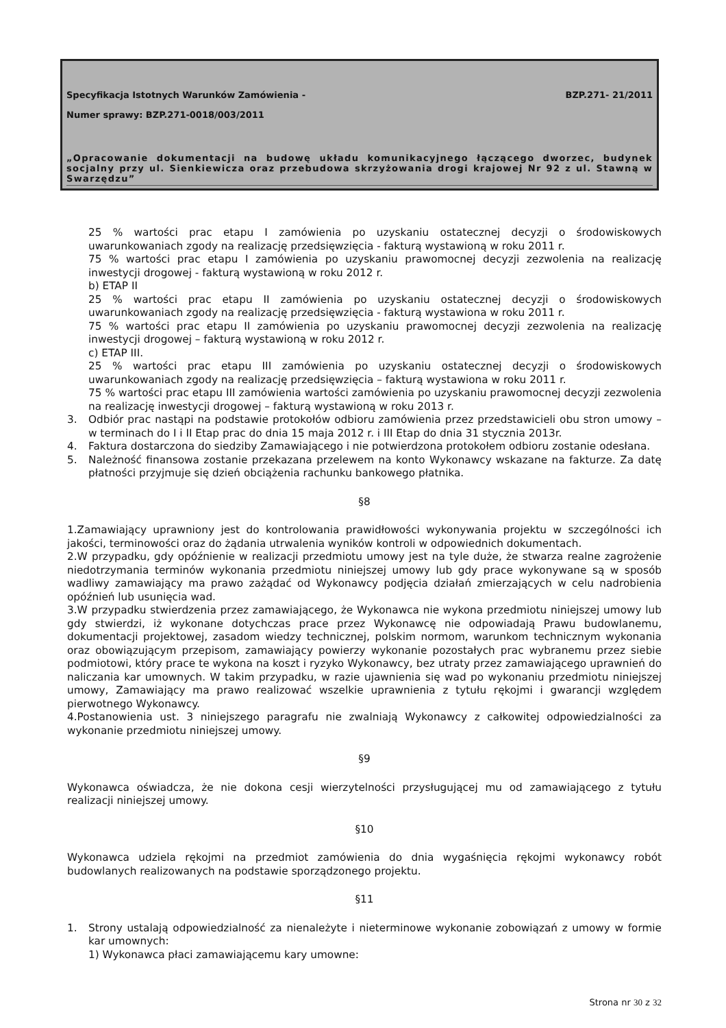Specyfikacja Istotnych Warunków Zamówienia - BZP.271- 21/2011
Numer sprawy: BZP.271-0018/003/2011
„Opracowanie dokumentacji na budowę układu komunikacyjnego łączącego dworzec, budynek socjalny przy ul. Sienkiewicza oraz przebudowa skrzyżowania drogi krajowej Nr 92 z ul. Stawną w Swarzędzu”
25 % wartości prac etapu I zamówienia po uzyskaniu ostatecznej decyzji o środowiskowych uwarunkowaniach zgody na realizację przedsięwzięcia - fakturą wystawioną w roku 2011 r.
75 % wartości prac etapu I zamówienia po uzyskaniu prawomocnej decyzji zezwolenia na realizację inwestycji drogowej - fakturą wystawioną w roku 2012 r.
b) ETAP II
25 % wartości prac etapu II zamówienia po uzyskaniu ostatecznej decyzji o środowiskowych uwarunkowaniach zgody na realizację przedsięwzięcia - fakturą wystawiona w roku 2011 r.
75 % wartości prac etapu II zamówienia po uzyskaniu prawomocnej decyzji zezwolenia na realizację inwestycji drogowej – fakturą wystawioną w roku 2012 r.
c) ETAP III.
25 % wartości prac etapu III zamówienia po uzyskaniu ostatecznej decyzji o środowiskowych uwarunkowaniach zgody na realizację przedsięwzięcia – fakturą wystawiona w roku 2011 r.
75 % wartości prac etapu III zamówienia wartości zamówienia po uzyskaniu prawomocnej decyzji zezwolenia na realizację inwestycji drogowej – fakturą wystawioną w roku 2013 r.
3. Odbiór prac nastąpi na podstawie protokołów odbioru zamówienia przez przedstawicieli obu stron umowy – w terminach do I i II Etap prac do dnia 15 maja 2012 r. i III Etap do dnia 31 stycznia 2013r.
4. Faktura dostarczona do siedziby Zamawiającego i nie potwierdzona protokołem odbioru zostanie odesłana.
5. Należność finansowa zostanie przekazana przelewem na konto Wykonawcy wskazane na fakturze. Za datę płatności przyjmuje się dzień obciążenia rachunku bankowego płatnika.
§8
1.Zamawiający uprawniony jest do kontrolowania prawidłowości wykonywania projektu w szczególności ich jakości, terminowości oraz do żądania utrwalenia wyników kontroli w odpowiednich dokumentach.
2.W przypadku, gdy opóźnienie w realizacji przedmiotu umowy jest na tyle duże, że stwarza realne zagrożenie niedotrzymania terminów wykonania przedmiotu niniejszej umowy lub gdy prace wykonywane są w sposób wadliwy zamawiający ma prawo zażądać od Wykonawcy podjęcia działań zmierzających w celu nadrobienia opóźnień lub usunięcia wad.
3.W przypadku stwierdzenia przez zamawiającego, że Wykonawca nie wykona przedmiotu niniejszej umowy lub gdy stwierdzi, iż wykonane dotychczas prace przez Wykonawcę nie odpowiadają Prawu budowlanemu, dokumentacji projektowej, zasadom wiedzy technicznej, polskim normom, warunkom technicznym wykonania oraz obowiązującym przepisom, zamawiający powierzy wykonanie pozostałych prac wybranemu przez siebie podmiotowi, który prace te wykona na koszt i ryzyko Wykonawcy, bez utraty przez zamawiającego uprawnień do naliczania kar umownych. W takim przypadku, w razie ujawnienia się wad po wykonaniu przedmiotu niniejszej umowy, Zamawiający ma prawo realizować wszelkie uprawnienia z tytułu rękojmi i gwarancji względem pierwotnego Wykonawcy.
4.Postanowienia ust. 3 niniejszego paragrafu nie zwalniają Wykonawcy z całkowitej odpowiedzialności za wykonanie przedmiotu niniejszej umowy.
§9
Wykonawca oświadcza, że nie dokona cesji wierzytelności przysługującej mu od zamawiającego z tytułu realizacji niniejszej umowy.
§10
Wykonawca udziela rękojmi na przedmiot zamówienia do dnia wygaśnięcia rękojmi wykonawcy robót budowlanych realizowanych na podstawie sporządzonego projektu.
§11
1. Strony ustalają odpowiedzialność za nienależyte i nieterminowe wykonanie zobowiązań z umowy w formie kar umownych:
1) Wykonawca płaci zamawiającemu kary umowne:
Strona nr 30 z 32